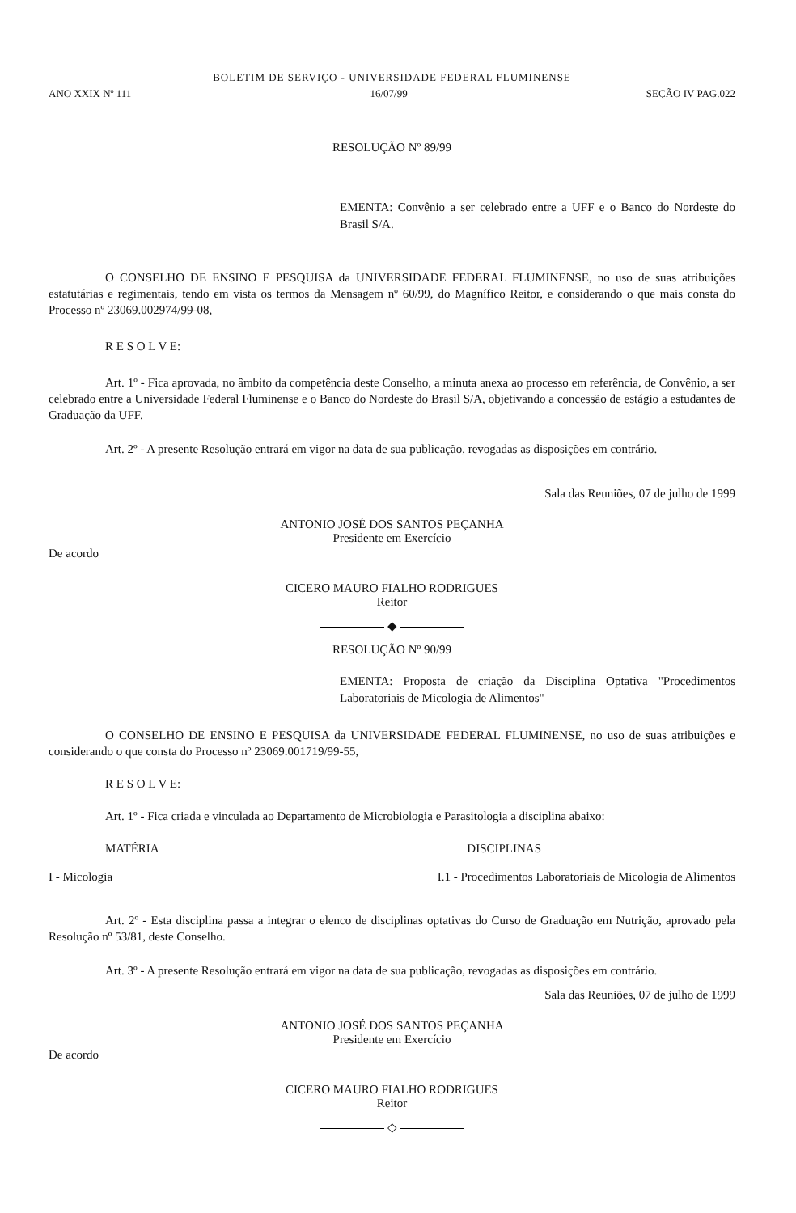BOLETIM DE SERVIÇO - UNIVERSIDADE FEDERAL FLUMINENSE
ANO XXIX Nº 111 16/07/99 SEÇÃO IV PAG.022
RESOLUÇÃO Nº 89/99
EMENTA: Convênio a ser celebrado entre a UFF e o Banco do Nordeste do Brasil S/A.
O CONSELHO DE ENSINO E PESQUISA da UNIVERSIDADE FEDERAL FLUMINENSE, no uso de suas atribuições estatutárias e regimentais, tendo em vista os termos da Mensagem nº 60/99, do Magnífico Reitor, e considerando o que mais consta do Processo nº 23069.002974/99-08,
R E S O L V E:
Art. 1º - Fica aprovada, no âmbito da competência deste Conselho, a minuta anexa ao processo em referência, de Convênio, a ser celebrado entre a Universidade Federal Fluminense e o Banco do Nordeste do Brasil S/A, objetivando a concessão de estágio a estudantes de Graduação da UFF.
Art. 2º - A presente Resolução entrará em vigor na data de sua publicação, revogadas as disposições em contrário.
Sala das Reuniões, 07 de julho de 1999
ANTONIO JOSÉ DOS SANTOS PEÇANHA
Presidente em Exercício
De acordo
CICERO MAURO FIALHO RODRIGUES
Reitor
◆
RESOLUÇÃO Nº 90/99
EMENTA: Proposta de criação da Disciplina Optativa "Procedimentos Laboratoriais de Micologia de Alimentos"
O CONSELHO DE ENSINO E PESQUISA da UNIVERSIDADE FEDERAL FLUMINENSE, no uso de suas atribuições e considerando o que consta do Processo nº 23069.001719/99-55,
R E S O L V E:
Art. 1º - Fica criada e vinculada ao Departamento de Microbiologia e Parasitologia a disciplina abaixo:
MATÉRIA DISCIPLINAS
I - Micologia I.1 - Procedimentos Laboratoriais de Micologia de Alimentos
Art. 2º - Esta disciplina passa a integrar o elenco de disciplinas optativas do Curso de Graduação em Nutrição, aprovado pela Resolução nº 53/81, deste Conselho.
Art. 3º - A presente Resolução entrará em vigor na data de sua publicação, revogadas as disposições em contrário.
Sala das Reuniões, 07 de julho de 1999
ANTONIO JOSÉ DOS SANTOS PEÇANHA
Presidente em Exercício
De acordo
CICERO MAURO FIALHO RODRIGUES
Reitor
◇